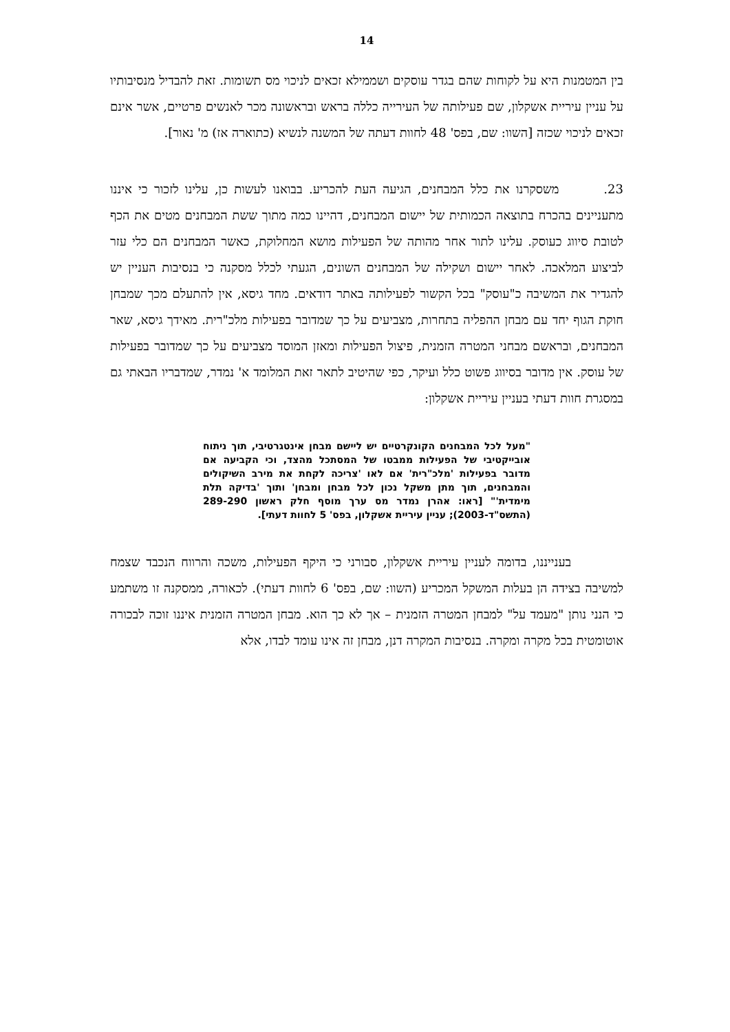14
בין המטמנות היא על לקוחות שהם בגדר עוסקים ושממילא זכאים לניכוי מס תשומות. זאת להבדיל מנסיבותיו על עניין עיריית אשקלון, שם פעילותה של העירייה כללה בראש ובראשונה מכר לאנשים פרטיים, אשר אינם זכאים לניכוי שכזה [השוו: שם, בפס' 48 לחוות דעתה של המשנה לנשיא (כתוארה אז) מ' נאור].
23. משסקרנו את כלל המבחנים, הגיעה העת להכריע. בבואנו לעשות כן, עלינו לזכור כי איננו מתעניינים בהכרח בתוצאה הכמותית של יישום המבחנים, דהיינו כמה מתוך ששת המבחנים מטים את הכף לטובת סיווג כעוסק. עלינו לתור אחר מהותה של הפעילות מושא המחלוקת, כאשר המבחנים הם כלי עזר לביצוע המלאכה. לאחר יישום ושקילה של המבחנים השונים, הגעתי לכלל מסקנה כי בנסיבות העניין יש להגדיר את המשיבה כ"עוסק" בכל הקשור לפעילותה באתר דודאים. מחד גיסא, אין להתעלם מכך שמבחן חוקת הגוף יחד עם מבחן ההפליה בתחרות, מצביעים על כך שמדובר בפעילות מלכ"רית. מאידך גיסא, שאר המבחנים, ובראשם מבחני המטרה הזמנית, פיצול הפעילות ומאזן המוסד מצביעים על כך שמדובר בפעילות של עוסק. אין מדובר בסיווג פשוט כלל ועיקר, כפי שהיטיב לתאר זאת המלומד א' נמדר, שמדבריו הבאתי גם במסגרת חוות דעתי בעניין עיריית אשקלון:
"מעל לכל המבחנים הקונקרטיים יש ליישם מבחן אינטגרטיבי, תוך ניתוח אובייקטיבי של הפעילות ממבטו של המסתכל מהצד, וכי הקביעה אם מדובר בפעילות 'מלכ"רית' אם לאו 'צריכה לקחת את מירב השיקולים והמבחנים, תוך מתן משקל נכון לכל מבחן ומבחן' ותוך 'בדיקה תלת מימדית'" [ראו: אהרן נמדר מס ערך מוסף חלק ראשון 289-290 (התשס"ד-2003); עניין עיריית אשקלון, בפס' 5 לחוות דעתי].
בענייננו, בדומה לעניין עיריית אשקלון, סבורני כי היקף הפעילות, משכה והרווח הנכבד שצמח למשיבה בצידה הן בעלות המשקל המכריע (השוו: שם, בפס' 6 לחוות דעתי). לכאורה, ממסקנה זו משתמע כי הנני נותן "מעמד על" למבחן המטרה הזמנית – אך לא כך הוא. מבחן המטרה הזמנית איננו זוכה לבכורה אוטומטית בכל מקרה ומקרה. בנסיבות המקרה דנן, מבחן זה אינו עומד לבדו, אלא